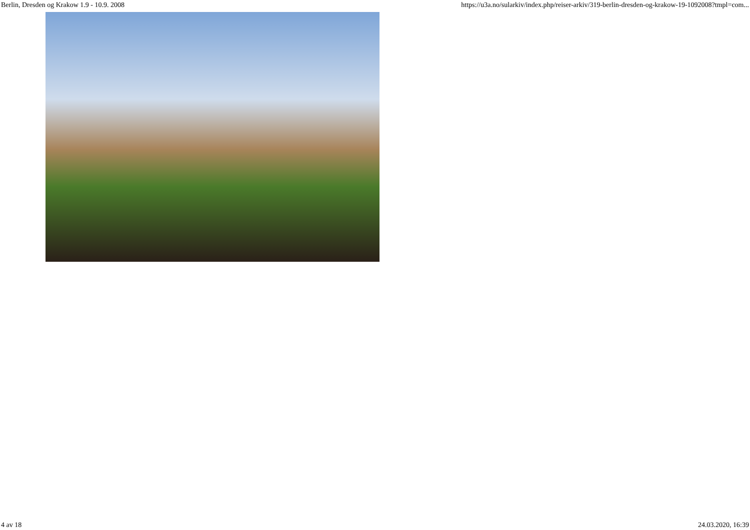Berlin, Dresden og Krakow 1.9 - 10.9. 2008 https://u3a.no/sularkiv/index.php/reiser-arkiv/319-berlin-dresden-og-krakow-19-1092008?tmpl=com...
4 av 18 24.03.2020, 16:39